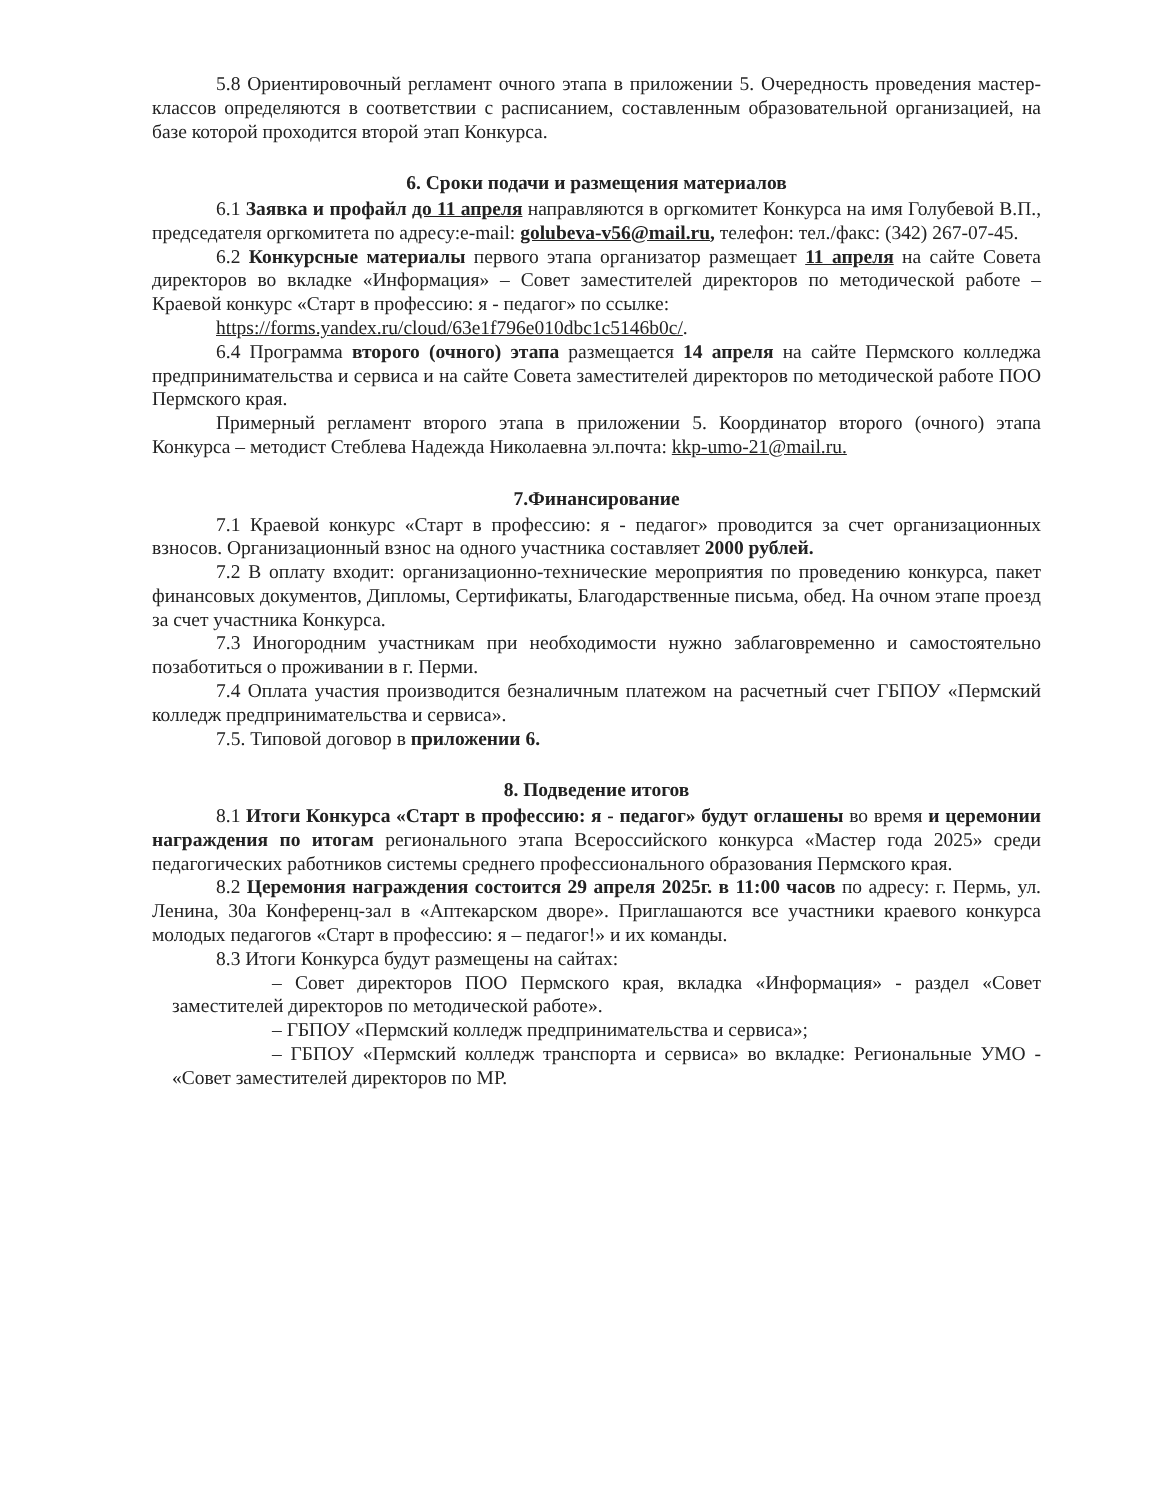5.8 Ориентировочный регламент очного этапа в приложении 5. Очередность проведения мастер-классов определяются в соответствии с расписанием, составленным образовательной организацией, на базе которой проходится второй этап Конкурса.
6. Сроки подачи и размещения материалов
6.1 Заявка и профайл до 11 апреля направляются в оргкомитет Конкурса на имя Голубевой В.П., председателя оргкомитета по адресу:e-mail: golubeva-v56@mail.ru, телефон: тел./факс: (342) 267-07-45.
6.2 Конкурсные материалы первого этапа организатор размещает 11 апреля на сайте Совета директоров во вкладке «Информация» – Совет заместителей директоров по методической работе – Краевой конкурс «Старт в профессию: я - педагог» по ссылке:
https://forms.yandex.ru/cloud/63e1f796e010dbc1c5146b0c/.
6.4 Программа второго (очного) этапа размещается 14 апреля на сайте Пермского колледжа предпринимательства и сервиса и на сайте Совета заместителей директоров по методической работе ПОО Пермского края.
Примерный регламент второго этапа в приложении 5. Координатор второго (очного) этапа Конкурса – методист Стеблева Надежда Николаевна эл.почта: kkp-umo-21@mail.ru.
7.Финансирование
7.1 Краевой конкурс «Старт в профессию: я - педагог» проводится за счет организационных взносов. Организационный взнос на одного участника составляет 2000 рублей.
7.2 В оплату входит: организационно-технические мероприятия по проведению конкурса, пакет финансовых документов, Дипломы, Сертификаты, Благодарственные письма, обед. На очном этапе проезд за счет участника Конкурса.
7.3 Иногородним участникам при необходимости нужно заблаговременно и самостоятельно позаботиться о проживании в г. Перми.
7.4 Оплата участия производится безналичным платежом на расчетный счет ГБПОУ «Пермский колледж предпринимательства и сервиса».
7.5. Типовой договор в приложении 6.
8. Подведение итогов
8.1 Итоги Конкурса «Старт в профессию: я - педагог» будут оглашены во время и церемонии награждения по итогам регионального этапа Всероссийского конкурса «Мастер года 2025» среди педагогических работников системы среднего профессионального образования Пермского края.
8.2 Церемония награждения состоится 29 апреля 2025г. в 11:00 часов по адресу: г. Пермь, ул. Ленина, 30а Конференц-зал в «Аптекарском дворе». Приглашаются все участники краевого конкурса молодых педагогов «Старт в профессию: я – педагог!» и их команды.
8.3 Итоги Конкурса будут размещены на сайтах:
– Совет директоров ПОО Пермского края, вкладка «Информация» - раздел «Совет заместителей директоров по методической работе».
– ГБПОУ «Пермский колледж предпринимательства и сервиса»;
– ГБПОУ «Пермский колледж транспорта и сервиса» во вкладке: Региональные УМО - «Совет заместителей директоров по МР.